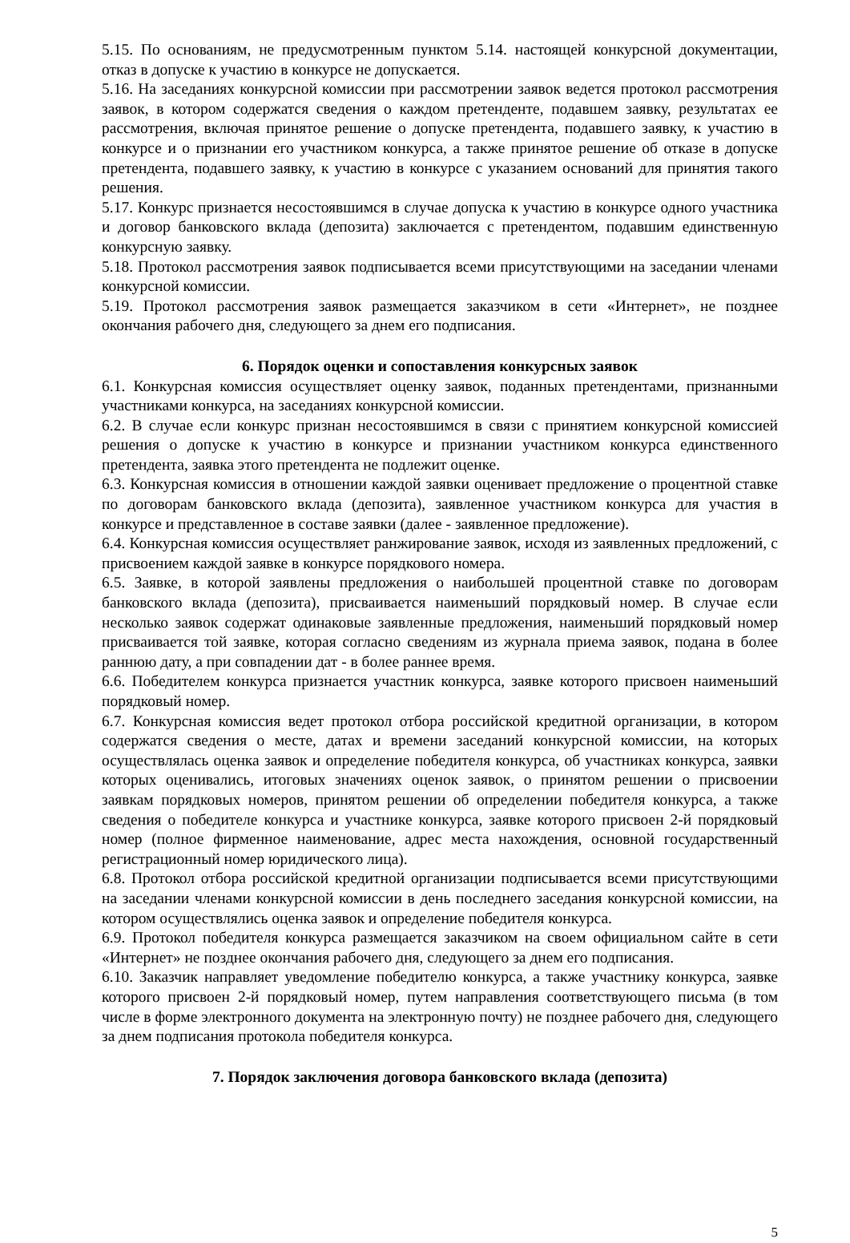5.15. По основаниям, не предусмотренным пунктом 5.14. настоящей конкурсной документации, отказ в допуске к участию в конкурсе не допускается.
5.16. На заседаниях конкурсной комиссии при рассмотрении заявок ведется протокол рассмотрения заявок, в котором содержатся сведения о каждом претенденте, подавшем заявку, результатах ее рассмотрения, включая принятое решение о допуске претендента, подавшего заявку, к участию в конкурсе и о признании его участником конкурса, а также принятое решение об отказе в допуске претендента, подавшего заявку, к участию в конкурсе с указанием оснований для принятия такого решения.
5.17. Конкурс признается несостоявшимся в случае допуска к участию в конкурсе одного участника и договор банковского вклада (депозита) заключается с претендентом, подавшим единственную конкурсную заявку.
5.18. Протокол рассмотрения заявок подписывается всеми присутствующими на заседании членами конкурсной комиссии.
5.19. Протокол рассмотрения заявок размещается заказчиком в сети «Интернет», не позднее окончания рабочего дня, следующего за днем его подписания.
6. Порядок оценки и сопоставления конкурсных заявок
6.1. Конкурсная комиссия осуществляет оценку заявок, поданных претендентами, признанными участниками конкурса, на заседаниях конкурсной комиссии.
6.2. В случае если конкурс признан несостоявшимся в связи с принятием конкурсной комиссией решения о допуске к участию в конкурсе и признании участником конкурса единственного претендента, заявка этого претендента не подлежит оценке.
6.3. Конкурсная комиссия в отношении каждой заявки оценивает предложение о процентной ставке по договорам банковского вклада (депозита), заявленное участником конкурса для участия в конкурсе и представленное в составе заявки (далее - заявленное предложение).
6.4. Конкурсная комиссия осуществляет ранжирование заявок, исходя из заявленных предложений, с присвоением каждой заявке в конкурсе порядкового номера.
6.5. Заявке, в которой заявлены предложения о наибольшей процентной ставке по договорам банковского вклада (депозита), присваивается наименьший порядковый номер. В случае если несколько заявок содержат одинаковые заявленные предложения, наименьший порядковый номер присваивается той заявке, которая согласно сведениям из журнала приема заявок, подана в более раннюю дату, а при совпадении дат - в более раннее время.
6.6. Победителем конкурса признается участник конкурса, заявке которого присвоен наименьший порядковый номер.
6.7. Конкурсная комиссия ведет протокол отбора российской кредитной организации, в котором содержатся сведения о месте, датах и времени заседаний конкурсной комиссии, на которых осуществлялась оценка заявок и определение победителя конкурса, об участниках конкурса, заявки которых оценивались, итоговых значениях оценок заявок, о принятом решении о присвоении заявкам порядковых номеров, принятом решении об определении победителя конкурса, а также сведения о победителе конкурса и участнике конкурса, заявке которого присвоен 2-й порядковый номер (полное фирменное наименование, адрес места нахождения, основной государственный регистрационный номер юридического лица).
6.8. Протокол отбора российской кредитной организации подписывается всеми присутствующими на заседании членами конкурсной комиссии в день последнего заседания конкурсной комиссии, на котором осуществлялись оценка заявок и определение победителя конкурса.
6.9. Протокол победителя конкурса размещается заказчиком на своем официальном сайте в сети «Интернет» не позднее окончания рабочего дня, следующего за днем его подписания.
6.10. Заказчик направляет уведомление победителю конкурса, а также участнику конкурса, заявке которого присвоен 2-й порядковый номер, путем направления соответствующего письма (в том числе в форме электронного документа на электронную почту) не позднее рабочего дня, следующего за днем подписания протокола победителя конкурса.
7. Порядок заключения договора банковского вклада (депозита)
5